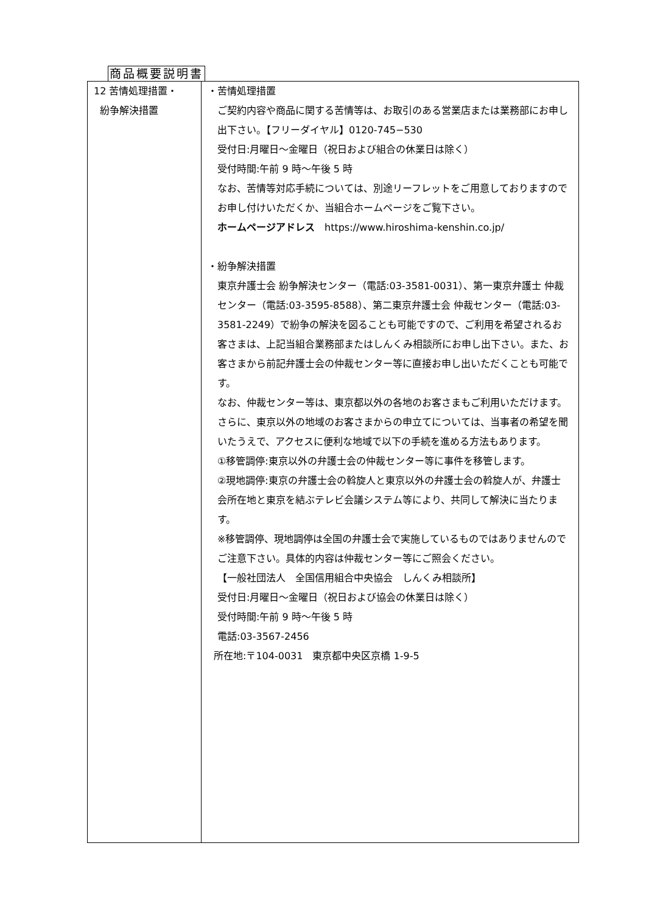商品概要説明書
| 12 苦情処理措置・ 紛争解決措置 | ・苦情処理措置 ご契約内容や商品に関する苦情等は、お取引のある営業店または業務部にお申し出下さい。【フリーダイヤル】0120-745−530 受付日:月曜日～金曜日（祝日および組合の休業日は除く） 受付時間:午前 9 時～午後 5 時 なお、苦情等対応手続については、別途リーフレットをご用意しておりますのでお申し付けいただくか、当組合ホームページをご覧下さい。 ホームページアドレス https://www.hiroshima-kenshin.co.jp/ ・紛争解決措置 東京弁護士会 紛争解決センター（電話:03-3581-0031）、第一東京弁護士 仲裁センター（電話:03-3595-8588）、第二東京弁護士会 仲裁センター（電話:03-3581-2249）で紛争の解決を図ることも可能ですので、ご利用を希望されるお客さまは、上記当組合業務部またはしんくみ相談所にお申し出下さい。また、お客さまから前記弁護士会の仲裁センター等に直接お申し出いただくことも可能です。 なお、仲裁センター等は、東京都以外の各地のお客さまもご利用いただけます。さらに、東京以外の地域のお客さまからの申立てについては、当事者の希望を聞いたうえで、アクセスに便利な地域で以下の手続を進める方法もあります。 ①移管調停:東京以外の弁護士会の仲裁センター等に事件を移管します。 ②現地調停:東京の弁護士会の斡旋人と東京以外の弁護士会の斡旋人が、弁護士会所在地と東京を結ぶテレビ会議システム等により、共同して解決に当たります。 ※移管調停、現地調停は全国の弁護士会で実施しているものではありませんのでご注意下さい。具体的内容は仲裁センター等にご照会ください。 【一般社団法人 全国信用組合中央協会 しんくみ相談所】 受付日:月曜日～金曜日（祝日および協会の休業日は除く） 受付時間:午前 9 時～午後 5 時 電話:03-3567-2456 所在地:〒104-0031 東京都中央区京橋 1-9-5 |